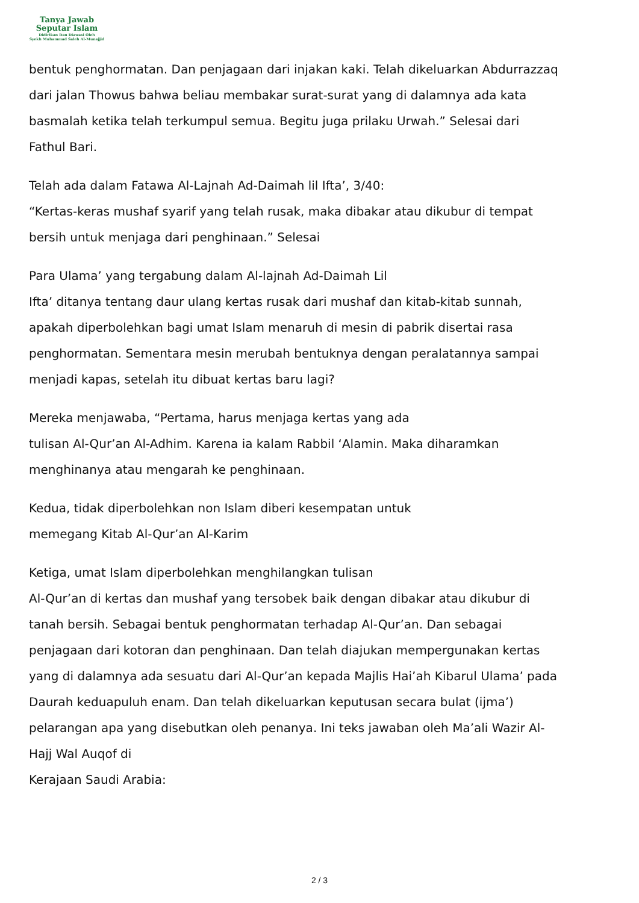Tanya Jawab
Seputar Islam
Didirikan Dan Diawasi Oleh
Syekh Muhammad Saleh Al-Munajjid
bentuk penghormatan. Dan penjagaan dari injakan kaki. Telah dikeluarkan Abdurrazzaq dari jalan Thowus bahwa beliau membakar surat-surat yang di dalamnya ada kata basmalah ketika telah terkumpul semua. Begitu juga prilaku Urwah.” Selesai dari Fathul Bari.
Telah ada dalam Fatawa Al-Lajnah Ad-Daimah lil Ifta’, 3/40:
“Kertas-keras mushaf syarif yang telah rusak, maka dibakar atau dikubur di tempat bersih untuk menjaga dari penghinaan.” Selesai
Para Ulama’ yang tergabung dalam Al-lajnah Ad-Daimah Lil
Ifta’ ditanya tentang daur ulang kertas rusak dari mushaf dan kitab-kitab sunnah, apakah diperbolehkan bagi umat Islam menaruh di mesin di pabrik disertai rasa penghormatan. Sementara mesin merubah bentuknya dengan peralatannya sampai menjadi kapas, setelah itu dibuat kertas baru lagi?
Mereka menjawaba, “Pertama, harus menjaga kertas yang ada
tulisan Al-Qur’an Al-Adhim. Karena ia kalam Rabbil ‘Alamin. Maka diharamkan menghinanya atau mengarah ke penghinaan.
Kedua, tidak diperbolehkan non Islam diberi kesempatan untuk
memegang Kitab Al-Qur’an Al-Karim
Ketiga, umat Islam diperbolehkan menghilangkan tulisan
Al-Qur’an di kertas dan mushaf yang tersobek baik dengan dibakar atau dikubur di tanah bersih. Sebagai bentuk penghormatan terhadap Al-Qur’an. Dan sebagai penjagaan dari kotoran dan penghinaan. Dan telah diajukan mempergunakan kertas yang di dalamnya ada sesuatu dari Al-Qur’an kepada Majlis Hai’ah Kibarul Ulama’ pada Daurah keduapuluh enam. Dan telah dikeluarkan keputusan secara bulat (ijma’) pelarangan apa yang disebutkan oleh penanya. Ini teks jawaban oleh Ma’ali Wazir Al-Hajj Wal Auqof di
Kerajaan Saudi Arabia:
2 / 3